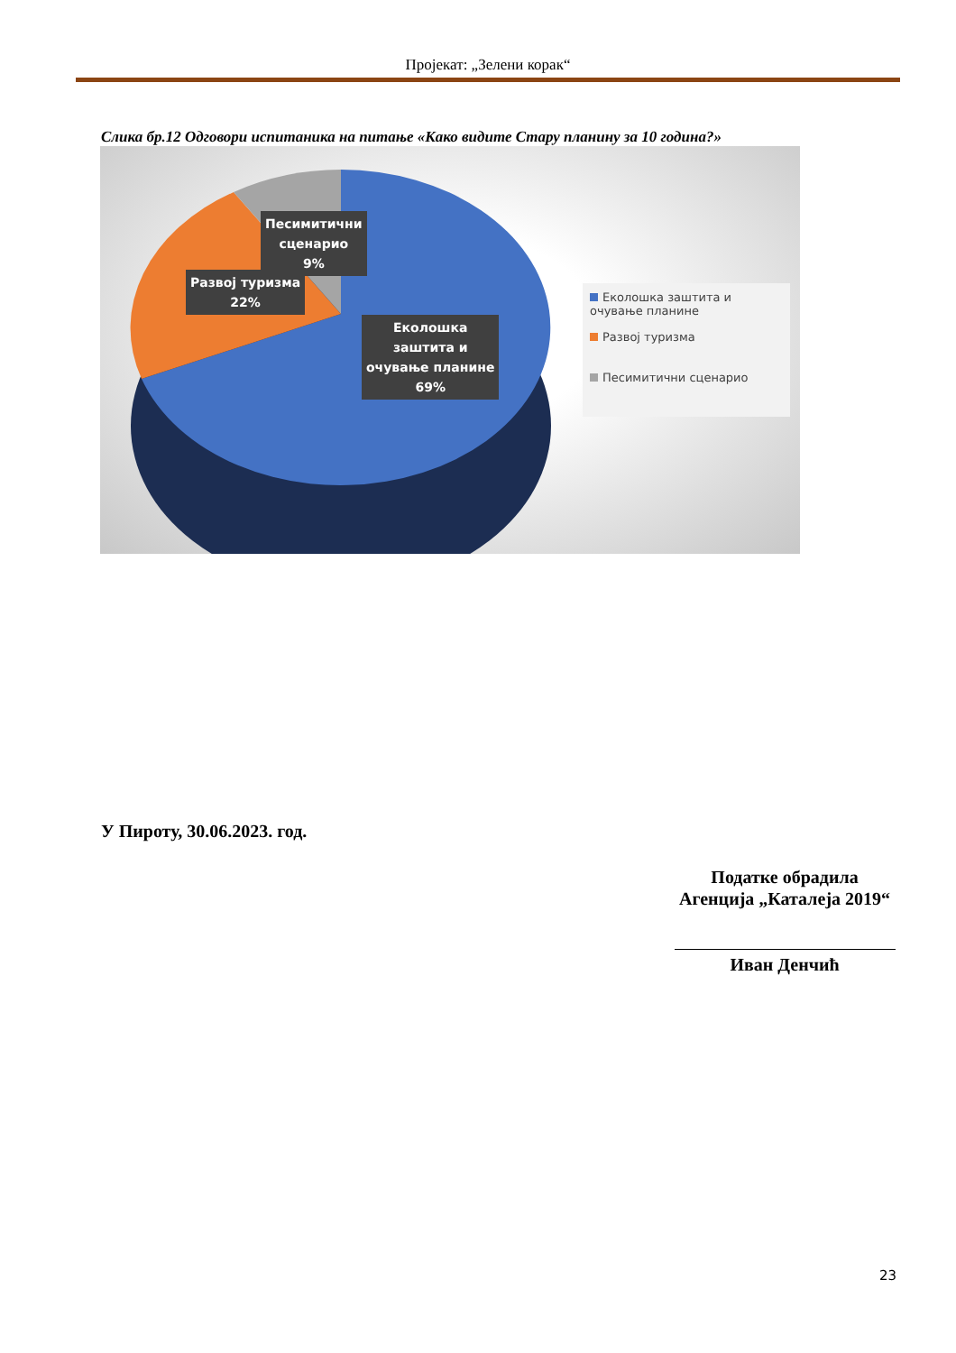Пројекат: „Зелени корак“
Слика бр.12 Одговори испитаника на питање «Како видите Стару планину за 10 година?»
Песимитични
сценарио
9%
Развој туризма
22%
Еколошка
заштита и
очување планине
69%
Еколошка заштита и очување планине
Развој туризма
Песимитични сценарио
У Пироту, 30.06.2023. год.
Податке обрадила
Агенција „Каталеја 2019“
Иван Денчић
23